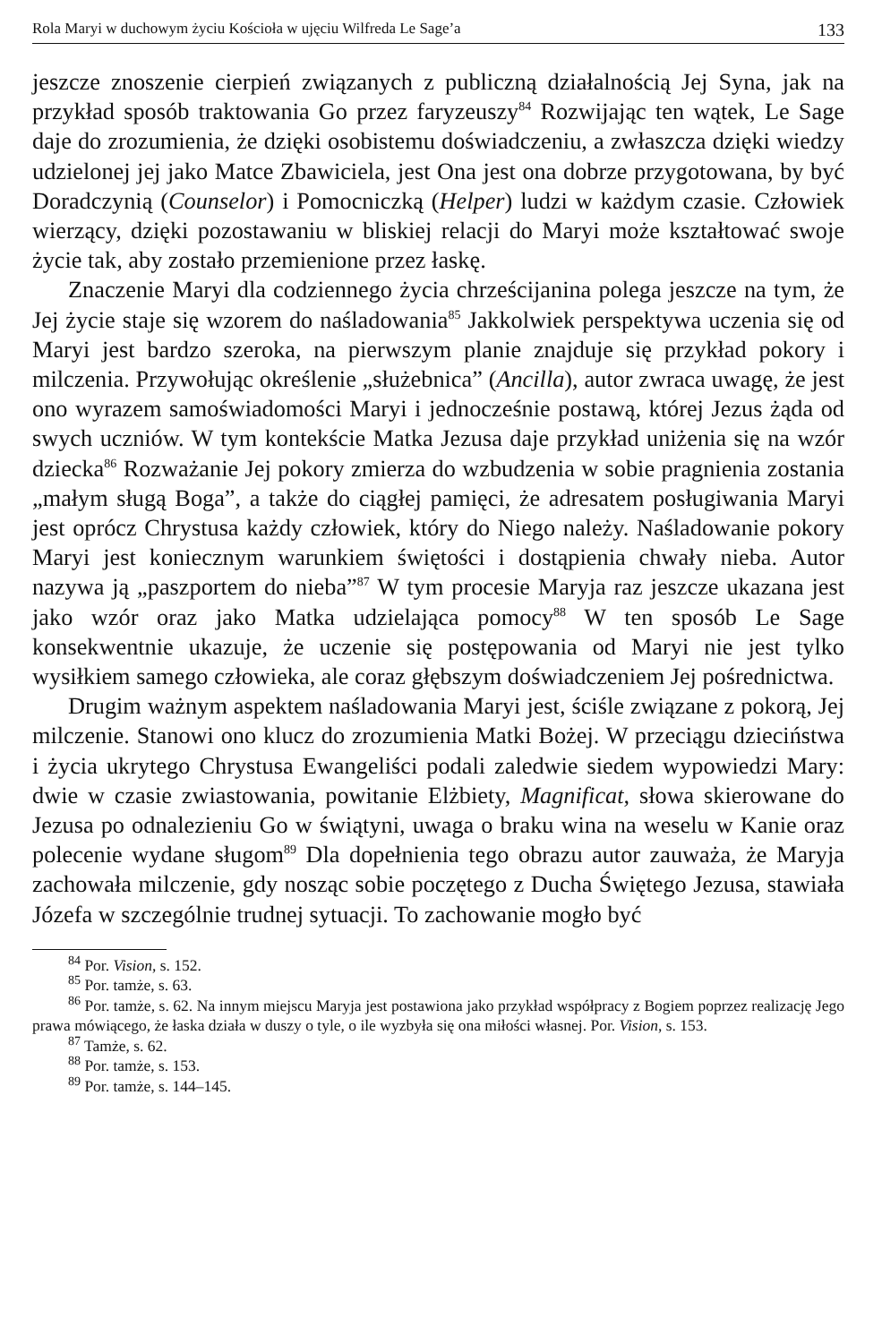Rola Maryi w duchowym życiu Kościoła w ujęciu Wilfreda Le Sage’a 133
jeszcze znoszenie cierpień związanych z publiczną działalnością Jej Syna, jak na przykład sposób traktowania Go przez faryzeuszy<sup>84</sup> Rozwijając ten wątek, Le Sage daje do zrozumienia, że dzięki osobistemu doświadczeniu, a zwłaszcza dzięki wiedzy udzielonej jej jako Matce Zbawiciela, jest Ona jest ona dobrze przygotowana, by być Doradczynią (Counselor) i Pomocniczką (Helper) ludzi w każdym czasie. Człowiek wierzący, dzięki pozostawaniu w bliskiej relacji do Maryi może kształtować swoje życie tak, aby zostało przemienione przez łaskę.
Znaczenie Maryi dla codziennego życia chrześcijanina polega jeszcze na tym, że Jej życie staje się wzorem do naśladowania<sup>85</sup> Jakkolwiek perspektywa uczenia się od Maryi jest bardzo szeroka, na pierwszym planie znajduje się przykład pokory i milczenia. Przywołując określenie „służebnica” (Ancilla), autor zwraca uwagę, że jest ono wyrazem samoświadomości Maryi i jednocześnie postawą, której Jezus żąda od swych uczniów. W tym kontekście Matka Jezusa daje przykład uniżenia się na wzór dziecka<sup>86</sup> Rozważanie Jej pokory zmierza do wzbudzenia w sobie pragnienia zostania „małym sługą Boga”, a także do ciągłej pamięci, że adresatem posługiwania Maryi jest oprócz Chrystusa każdy człowiek, który do Niego należy. Naśladowanie pokory Maryi jest koniecznym warunkiem świętości i dostąpienia chwały nieba. Autor nazywa ją „paszportem do nieba”<sup>87</sup> W tym procesie Maryja raz jeszcze ukazana jest jako wzór oraz jako Matka udzielająca pomocy<sup>88</sup> W ten sposób Le Sage konsekwentnie ukazuje, że uczenie się postępowania od Maryi nie jest tylko wysiłkiem samego człowieka, ale coraz głębszym doświadczeniem Jej pośrednictwa.
Drugim ważnym aspektem naśladowania Maryi jest, ściśle związane z pokorą, Jej milczenie. Stanowi ono klucz do zrozumienia Matki Bożej. W przeciągu dzieciństwa i życia ukrytego Chrystusa Ewangeliści podali zaledwie siedem wypowiedzi Mary: dwie w czasie zwiastowania, powitanie Elżbiety, Magnificat, słowa skierowane do Jezusa po odnalezieniu Go w świątyni, uwaga o braku wina na weselu w Kanie oraz polecenie wydane sługom<sup>89</sup> Dla dopełnienia tego obrazu autor zauważa, że Maryja zachowała milczenie, gdy nosząc sobie poczętego z Ducha Świętego Jezusa, stawiała Józefa w szczególnie trudnej sytuacji. To zachowanie mogło być
<sup>84</sup> Por. Vision, s. 152.
<sup>85</sup> Por. tamże, s. 63.
<sup>86</sup> Por. tamże, s. 62. Na innym miejscu Maryja jest postawiona jako przykład współpracy z Bogiem poprzez realizację Jego prawa mówiącego, że łaska działa w duszy o tyle, o ile wyzbyła się ona miłości własnej. Por. Vision, s. 153.
<sup>87</sup> Tamże, s. 62.
<sup>88</sup> Por. tamże, s. 153.
<sup>89</sup> Por. tamże, s. 144–145.